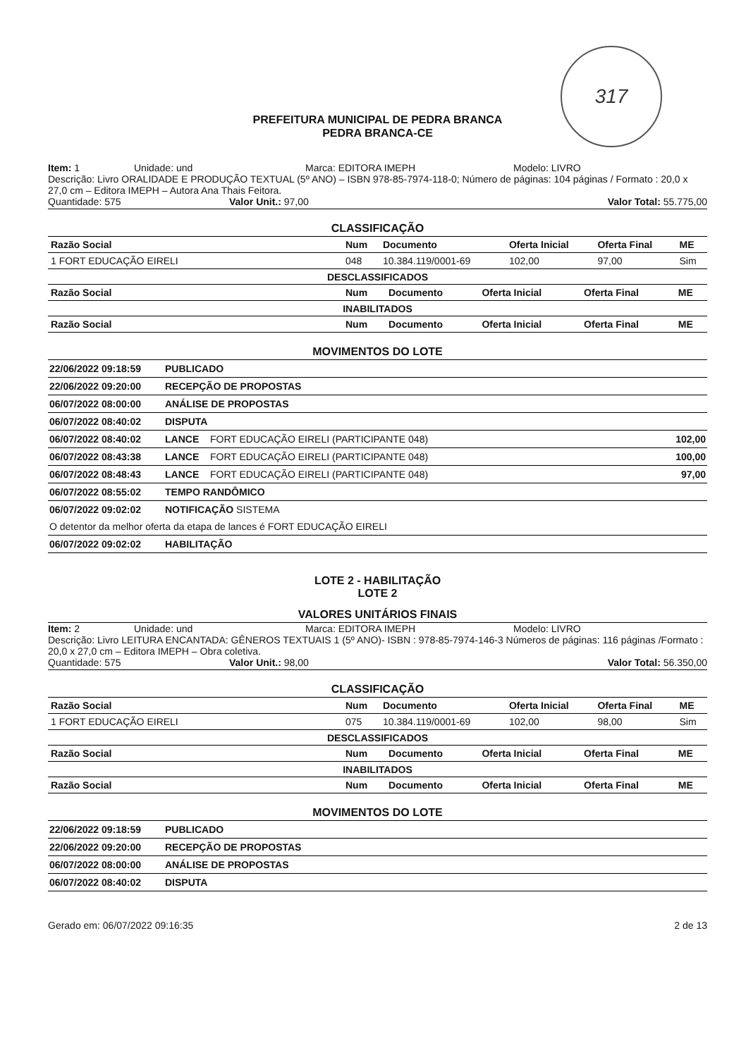317
PREFEITURA MUNICIPAL DE PEDRA BRANCA
PEDRA BRANCA-CE
Item: 1 Unidade: und Marca: EDITORA IMEPH Modelo: LIVRO
Descrição: Livro ORALIDADE E PRODUÇÃO TEXTUAL (5º ANO) – ISBN 978-85-7974-118-0; Número de páginas: 104 páginas / Formato : 20,0 x 27,0 cm – Editora IMEPH – Autora Ana Thais Feitora.
Quantidade: 575 Valor Unit.: 97,00 Valor Total: 55.775,00
CLASSIFICAÇÃO
| Razão Social | Num | Documento | Oferta Inicial | Oferta Final | ME |
| --- | --- | --- | --- | --- | --- |
| 1 FORT EDUCAÇÃO EIRELI | 048 | 10.384.119/0001-69 | 102,00 | 97,00 | Sim |
DESCLASSIFICADOS
| Razão Social | Num | Documento | Oferta Inicial | Oferta Final | ME |
| --- | --- | --- | --- | --- | --- |
INABILITADOS
| Razão Social | Num | Documento | Oferta Inicial | Oferta Final | ME |
| --- | --- | --- | --- | --- | --- |
MOVIMENTOS DO LOTE
| 22/06/2022 09:18:59 | PUBLICADO | | |
| 22/06/2022 09:20:00 | RECEPÇÃO DE PROPOSTAS | | |
| 06/07/2022 08:00:00 | ANÁLISE DE PROPOSTAS | | |
| 06/07/2022 08:40:02 | DISPUTA | | |
| 06/07/2022 08:40:02 | LANCE | FORT EDUCAÇÃO EIRELI (PARTICIPANTE 048) | 102,00 |
| 06/07/2022 08:43:38 | LANCE | FORT EDUCAÇÃO EIRELI (PARTICIPANTE 048) | 100,00 |
| 06/07/2022 08:48:43 | LANCE | FORT EDUCAÇÃO EIRELI (PARTICIPANTE 048) | 97,00 |
| 06/07/2022 08:55:02 | TEMPO RANDÔMICO | | |
| 06/07/2022 09:02:02 | NOTIFICAÇÃO SISTEMA | | |
| O detentor da melhor oferta da etapa de lances é FORT EDUCAÇÃO EIRELI | | | |
| 06/07/2022 09:02:02 | HABILITAÇÃO | | |
LOTE 2 - HABILITAÇÃO
LOTE 2
VALORES UNITÁRIOS FINAIS
Item: 2 Unidade: und Marca: EDITORA IMEPH Modelo: LIVRO
Descrição: Livro LEITURA ENCANTADA: GÊNEROS TEXTUAIS 1 (5º ANO)- ISBN : 978-85-7974-146-3 Números de páginas: 116 páginas /Formato : 20,0 x 27,0 cm – Editora IMEPH – Obra coletiva.
Quantidade: 575 Valor Unit.: 98,00 Valor Total: 56.350,00
CLASSIFICAÇÃO
| Razão Social | Num | Documento | Oferta Inicial | Oferta Final | ME |
| --- | --- | --- | --- | --- | --- |
| 1 FORT EDUCAÇÃO EIRELI | 075 | 10.384.119/0001-69 | 102,00 | 98,00 | Sim |
DESCLASSIFICADOS
| Razão Social | Num | Documento | Oferta Inicial | Oferta Final | ME |
| --- | --- | --- | --- | --- | --- |
INABILITADOS
| Razão Social | Num | Documento | Oferta Inicial | Oferta Final | ME |
| --- | --- | --- | --- | --- | --- |
MOVIMENTOS DO LOTE
| 22/06/2022 09:18:59 | PUBLICADO |
| 22/06/2022 09:20:00 | RECEPÇÃO DE PROPOSTAS |
| 06/07/2022 08:00:00 | ANÁLISE DE PROPOSTAS |
| 06/07/2022 08:40:02 | DISPUTA |
Gerado em: 06/07/2022 09:16:35 2 de 13